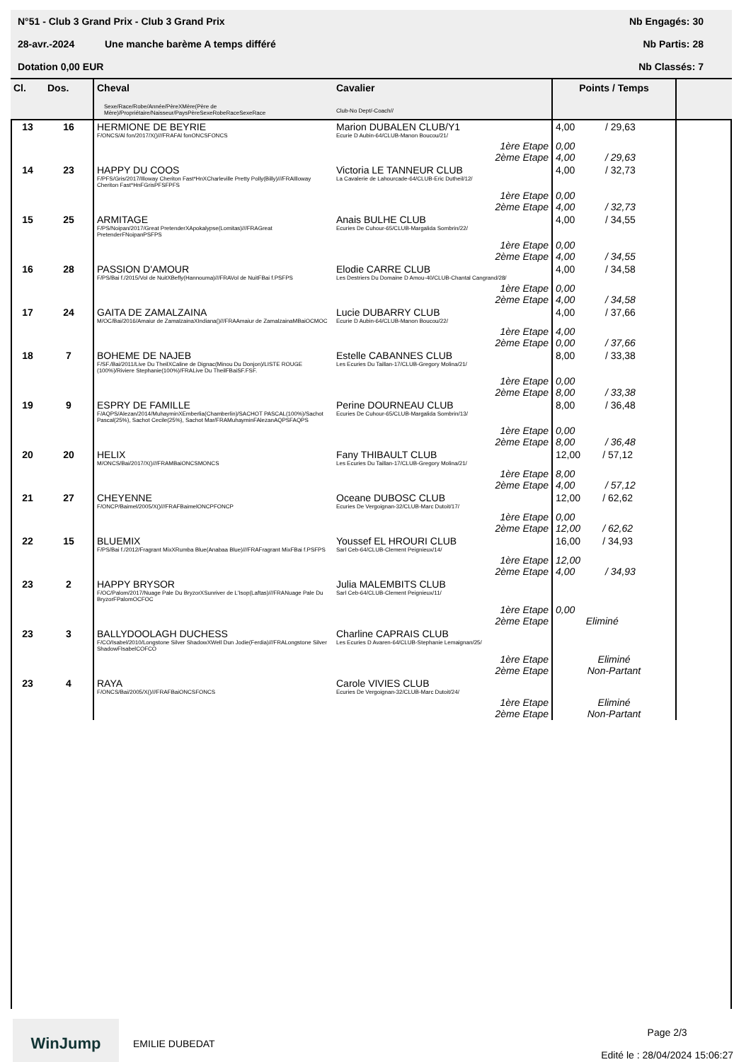N°51 - Club 3 Grand Prix - Club 3 Grand Prix Nb Engagés: 30
28-avr.-2024 Une manche barème A temps différé Nb Partis: 28
Dotation 0,00 EUR Nb Classés: 7
| Cl. | Dos. | Cheval Sexe/Race/Robe/Année/PèreXMère(Père de Mère)/Propriétaire/Naisseur/PaysPèreSexeRobeRaceSexeRace | Cavalier Club-No Dept/-Coach// | Points / Temps | |
| --- | --- | --- | --- | --- | --- |
| 13 | 16 | HERMIONE DE BEYRIE F/ONCS/Al fon/2017/X()///FRAFAl fonONCSFONCS | Marion DUBALEN CLUB/Y1 Ecurie D Aubin-64/CLUB-Manon Boucou/21/ | 4,00 / 29,63 | |
| | | | 1ère Etape 2ème Etape | 0,00 4,00 / 29,63 | |
| 14 | 23 | HAPPY DU COOS F/PFS/Gris/2017/Illoway Cheriton Fast*HnXCharleville Pretty Polly(Billy)///FRAIlloway Cheriton Fast*HnFGrisPFSFPFS | Victoria LE TANNEUR CLUB La Cavalerie de Lahourcade-64/CLUB-Eric Dutheil/12/ | 4,00 / 32,73 | |
| | | | 1ère Etape 2ème Etape | 0,00 4,00 / 32,73 | |
| 15 | 25 | ARMITAGE F/PS/Noipan/2017/Great PretenderXApokalypse(Lomitas)///FRAGreat PretenderFNoipanPSFPS | Anais BULHE CLUB Ecuries De Cuhour-65/CLUB-Margalida Sombrin/22/ | 4,00 / 34,55 | |
| | | | 1ère Etape 2ème Etape | 0,00 4,00 / 34,55 | |
| 16 | 28 | PASSION D'AMOUR F/PS/Bai f./2015/Vol de NuitXBefly(Hannouma)///FRAVol de NuitFBai f.PSFPS | Elodie CARRE CLUB Les Destriers Du Domaine D Amou-40/CLUB-Chantal Cangrand/28/ | 4,00 / 34,58 | |
| | | | 1ère Etape 2ème Etape | 0,00 4,00 / 34,58 | |
| 17 | 24 | GAITA DE ZAMALZAINA M/OC/Bai/2016/Amaiur de ZamalzainaXIndiana()///FRAAmaiur de ZamalzainaMBaiOCMOC | Lucie DUBARRY CLUB Ecurie D Aubin-64/CLUB-Manon Boucou/22/ | 4,00 / 37,66 | |
| | | | 1ère Etape 2ème Etape | 4,00 0,00 / 37,66 | |
| 18 | 7 | BOHEME DE NAJEB F/SF./Bai/2011/Live Du TheilXCaline de Dignac(Minou Du Donjon)/LISTE ROUGE (100%)/Riviere Stephanie(100%)/FRALive Du TheilFBaiSF.FSF. | Estelle CABANNES CLUB Les Ecuries Du Taillan-17/CLUB-Gregory Molina/21/ | 8,00 / 33,38 | |
| | | | 1ère Etape 2ème Etape | 0,00 8,00 / 33,38 | |
| 19 | 9 | ESPRY DE FAMILLE F/AQPS/Alezan/2014/MuhayminXEmberlia(Chamberlin)/SACHOT PASCAL(100%)/Sachot Pascal(25%), Sachot Cecile(25%), Sachot Mar/FRAMuhayminFAlezanAQPSFAQPS | Perine DOURNEAU CLUB Ecuries De Cuhour-65/CLUB-Margalida Sombrin/13/ | 8,00 / 36,48 | |
| | | | 1ère Etape 2ème Etape | 0,00 8,00 / 36,48 | |
| 20 | 20 | HELIX M/ONCS/Bai/2017/X()///FRAMBaiONCSMONCS | Fany THIBAULT CLUB Les Ecuries Du Taillan-17/CLUB-Gregory Molina/21/ | 12,00 / 57,12 | |
| | | | 1ère Etape 2ème Etape | 8,00 4,00 / 57,12 | |
| 21 | 27 | CHEYENNE F/ONCP/Baimel/2005/X()///FRAFBaimelONCPFONCP | Oceane DUBOSC CLUB Ecuries De Vergoignan-32/CLUB-Marc Dutoit/17/ | 12,00 / 62,62 | |
| | | | 1ère Etape 2ème Etape | 0,00 12,00 / 62,62 | |
| 22 | 15 | BLUEMIX F/PS/Bai f./2012/Fragrant MixXRumba Blue(Anabaa Blue)///FRAFragrant MixFBai f.PSFPS | Youssef EL HROURI CLUB Sarl Ceb-64/CLUB-Clement Peignieux/14/ | 16,00 / 34,93 | |
| | | | 1ère Etape 2ème Etape | 12,00 4,00 / 34,93 | |
| 23 | 2 | HAPPY BRYSOR F/OC/Palom/2017/Nuage Pale Du BryzorXSunriver de L'Isop(Laftas)///FRANuage Pale Du BryzorFPalomOCFOC | Julia MALEMBITS CLUB Sarl Ceb-64/CLUB-Clement Peignieux/11/ | | |
| | | | 1ère Etape 2ème Etape | 0,00 Eliminé | |
| 23 | 3 | BALLYDOOLAGH DUCHESS F/CO/Isabel/2010/Longstone Silver ShadowXWell Dun Jodie(Ferdia)///FRALongstone Silver ShadowFIsabelCOFCO | Charline CAPRAIS CLUB Les Ecuries D Avaren-64/CLUB-Stephanie Lemaignan/25/ | | |
| | | | 1ère Etape 2ème Etape | Eliminé Non-Partant | |
| 23 | 4 | RAYA F/ONCS/Bai/2005/X()///FRAFBaiONCSFONCS | Carole VIVIES CLUB Ecuries De Vergoignan-32/CLUB-Marc Dutoit/24/ | | |
| | | | 1ère Etape 2ème Etape | Eliminé Non-Partant | |
WinJump
EMILIE DUBEDAT Page 2/3
Edité le : 28/04/2024 15:06:27